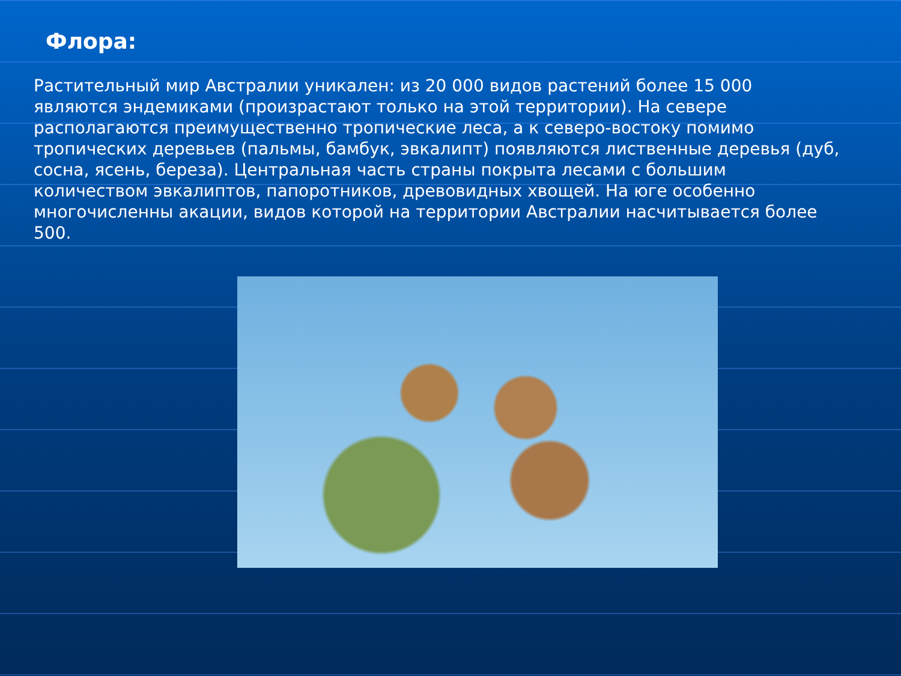Флора:
Растительный мир Австралии уникален: из 20 000 видов растений более 15 000 являются эндемиками (произрастают только на этой территории). На севере располагаются преимущественно тропические леса, а к северо-востоку помимо тропических деревьев (пальмы, бамбук, эвкалипт) появляются лиственные деревья (дуб, сосна, ясень, береза). Центральная часть страны покрыта лесами с большим количеством эвкалиптов, папоротников, древовидных хвощей. На юге особенно многочисленны акации, видов которой на территории Австралии насчитывается более 500.